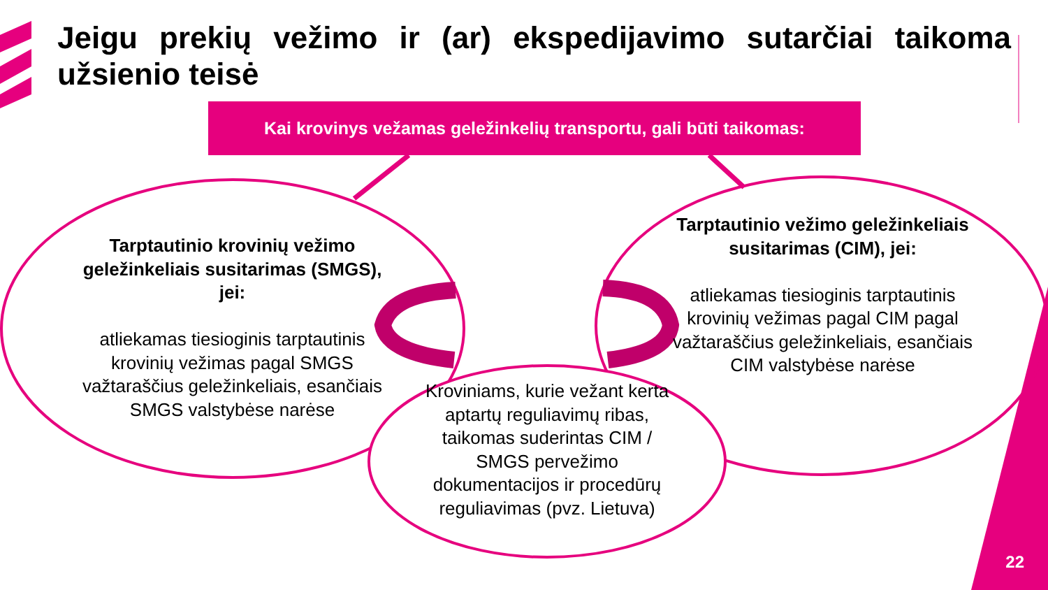Jeigu prekių vežimo ir (ar) ekspedijavimo sutarčiai taikoma užsienio teisė
Kai krovinys vežamas geležinkelių transportu, gali būti taikomas:
Tarptautinio krovinių vežimo geležinkeliais susitarimas (SMGS), jei:
atliekamas tiesioginis tarptautinis krovinių vežimas pagal SMGS važtaraščius geležinkeliais, esančiais SMGS valstybėse narėse
Tarptautinio vežimo geležinkeliais susitarimas (CIM), jei:
atliekamas tiesioginis tarptautinis krovinių vežimas pagal CIM pagal važtaraščius geležinkeliais, esančiais CIM valstybėse narėse
Kroviniams, kurie vežant kerta aptartų reguliavimų ribas, taikomas suderintas CIM / SMGS pervežimo dokumentacijos ir procedūrų reguliavimas (pvz. Lietuva)
22